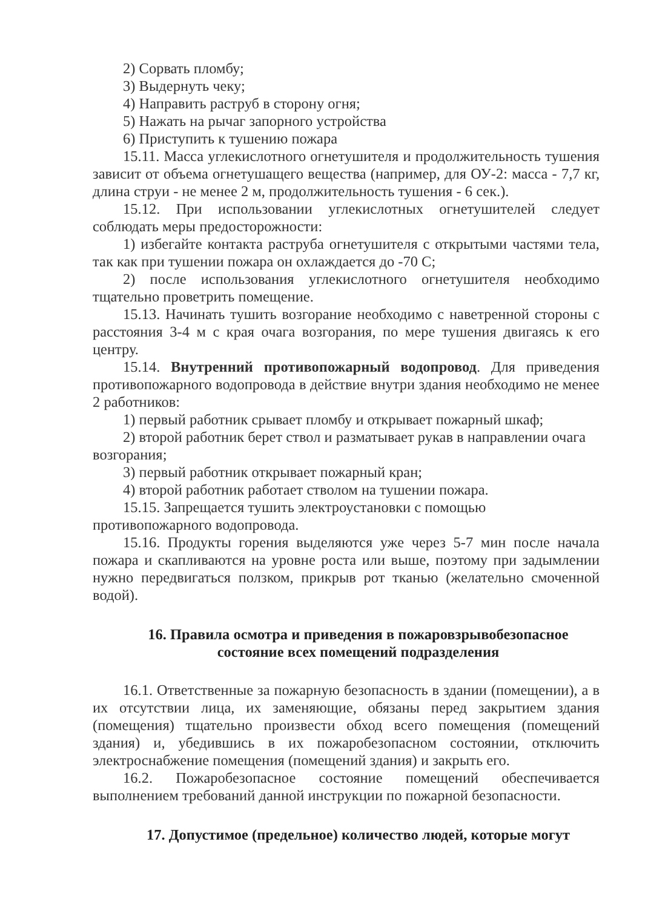2) Сорвать пломбу;
3) Выдернуть чеку;
4) Направить раструб в сторону огня;
5) Нажать на рычаг запорного устройства
6) Приступить к тушению пожара
15.11. Масса углекислотного огнетушителя и продолжительность тушения зависит от объема огнетушащего вещества (например, для ОУ-2: масса - 7,7 кг, длина струи - не менее 2 м, продолжительность тушения - 6 сек.).
15.12. При использовании углекислотных огнетушителей следует соблюдать меры предосторожности:
1) избегайте контакта раструба огнетушителя с открытыми частями тела, так как при тушении пожара он охлаждается до -70 С;
2) после использования углекислотного огнетушителя необходимо тщательно проветрить помещение.
15.13. Начинать тушить возгорание необходимо с наветренной стороны с расстояния 3-4 м с края очага возгорания, по мере тушения двигаясь к его центру.
15.14. Внутренний противопожарный водопровод. Для приведения противопожарного водопровода в действие внутри здания необходимо не менее 2 работников:
1) первый работник срывает пломбу и открывает пожарный шкаф;
2) второй работник берет ствол и разматывает рукав в направлении очага возгорания;
3) первый работник открывает пожарный кран;
4) второй работник работает стволом на тушении пожара.
15.15. Запрещается тушить электроустановки с помощью противопожарного водопровода.
15.16. Продукты горения выделяются уже через 5-7 мин после начала пожара и скапливаются на уровне роста или выше, поэтому при задымлении нужно передвигаться ползком, прикрыв рот тканью (желательно смоченной водой).
16. Правила осмотра и приведения в пожаровзрывобезопасное состояние всех помещений подразделения
16.1. Ответственные за пожарную безопасность в здании (помещении), а в их отсутствии лица, их заменяющие, обязаны перед закрытием здания (помещения) тщательно произвести обход всего помещения (помещений здания) и, убедившись в их пожаробезопасном состоянии, отключить электроснабжение помещения (помещений здания) и закрыть его.
16.2. Пожаробезопасное состояние помещений обеспечивается выполнением требований данной инструкции по пожарной безопасности.
17. Допустимое (предельное) количество людей, которые могут